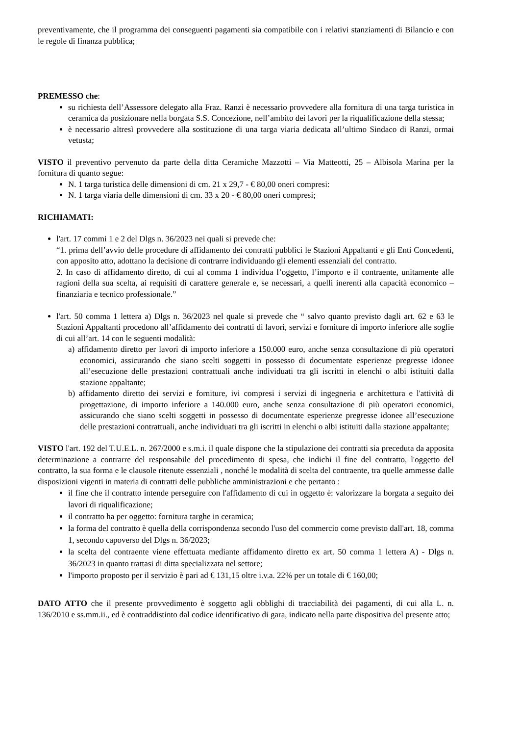preventivamente, che il programma dei conseguenti pagamenti sia compatibile con i relativi stanziamenti di Bilancio e con le regole di finanza pubblica;
PREMESSO che:
su richiesta dell’Assessore delegato alla Fraz. Ranzi è necessario provvedere alla fornitura di una targa turistica in ceramica da posizionare nella borgata S.S. Concezione, nell’ambito dei lavori per la riqualificazione della stessa;
è necessario altresì provvedere alla sostituzione di una targa viaria dedicata all’ultimo Sindaco di Ranzi, ormai vetusta;
VISTO il preventivo pervenuto da parte della ditta Ceramiche Mazzotti – Via Matteotti, 25 – Albisola Marina per la fornitura di quanto segue:
N. 1 targa turistica delle dimensioni di cm. 21 x 29,7 - € 80,00 oneri compresi:
N. 1 targa viaria delle dimensioni di cm. 33 x 20 - € 80,00 oneri compresi;
RICHIAMATI:
l'art. 17 commi 1 e 2 del Dlgs n. 36/2023 nei quali si prevede che:
“1. prima dell’avvio delle procedure di affidamento dei contratti pubblici le Stazioni Appaltanti e gli Enti Concedenti, con apposito atto, adottano la decisione di contrarre individuando gli elementi essenziali del contratto.
2. In caso di affidamento diretto, di cui al comma 1 individua l’oggetto, l’importo e il contraente, unitamente alle ragioni della sua scelta, ai requisiti di carattere generale e, se necessari, a quelli inerenti alla capacità economico – finanziaria e tecnico professionale.”
l'art. 50 comma 1 lettera a) Dlgs n. 36/2023 nel quale si prevede che “ salvo quanto previsto dagli art. 62 e 63 le Stazioni Appaltanti procedono all’affidamento dei contratti di lavori, servizi e forniture di importo inferiore alle soglie di cui all’art. 14 con le seguenti modalità:
a) affidamento diretto per lavori di importo inferiore a 150.000 euro, anche senza consultazione di più operatori economici, assicurando che siano scelti soggetti in possesso di documentate esperienze pregresse idonee all’esecuzione delle prestazioni contrattuali anche individuati tra gli iscritti in elenchi o albi istituiti dalla stazione appaltante;
b) affidamento diretto dei servizi e forniture, ivi compresi i servizi di ingegneria e architettura e l'attività di progettazione, di importo inferiore a 140.000 euro, anche senza consultazione di più operatori economici, assicurando che siano scelti soggetti in possesso di documentate esperienze pregresse idonee all’esecuzione delle prestazioni contrattuali, anche individuati tra gli iscritti in elenchi o albi istituiti dalla stazione appaltante;
VISTO l'art. 192 del T.U.E.L. n. 267/2000 e s.m.i. il quale dispone che la stipulazione dei contratti sia preceduta da apposita determinazione a contrarre del responsabile del procedimento di spesa, che indichi il fine del contratto, l'oggetto del contratto, la sua forma e le clausole ritenute essenziali , nonché le modalità di scelta del contraente, tra quelle ammesse dalle disposizioni vigenti in materia di contratti delle pubbliche amministrazioni e che pertanto :
il fine che il contratto intende perseguire con l'affidamento di cui in oggetto è: valorizzare la borgata a seguito dei lavori di riqualificazione;
il contratto ha per oggetto: fornitura targhe in ceramica;
la forma del contratto è quella della corrispondenza secondo l'uso del commercio come previsto dall'art. 18, comma 1, secondo capoverso del Dlgs n. 36/2023;
la scelta del contraente viene effettuata mediante affidamento diretto ex art. 50 comma 1 lettera A) - Dlgs n. 36/2023 in quanto trattasi di ditta specializzata nel settore;
l'importo proposto per il servizio è pari ad € 131,15 oltre i.v.a. 22% per un totale di € 160,00;
DATO ATTO che il presente provvedimento è soggetto agli obblighi di tracciabilità dei pagamenti, di cui alla L. n. 136/2010 e ss.mm.ii., ed è contraddistinto dal codice identificativo di gara, indicato nella parte dispositiva del presente atto;